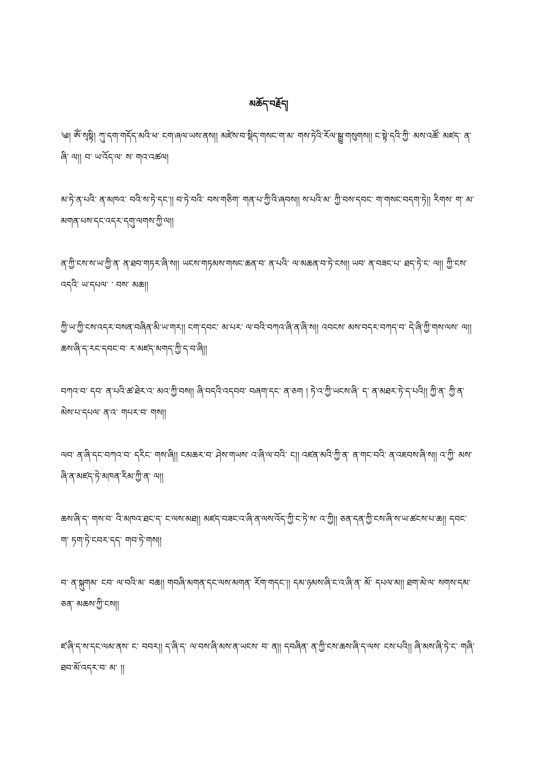མཆོད་བརྗོད།
༄། ཨོཾ་སྭསྟི། ཀུ་དག་གདོད་མའི་ཕ་ ངག་ཞལ་ཡས་ནས།། མཛེས་བ་སྡིད་གསང་ག་མ་ གས་ཏེའི་རོལ་སྒྱུ་གསུགས།། ང་སྟེ་དའི་ཀྱི་ མས་འཚོ་ མཛད་ ན་ཞི་ ལ།། བ་ ཡ་འོད་ལ་ ས་ གའ་འཚལ།
མ་ཏེ་ན་པའི་ ན་མཁའ་ བའི་ས་ཏེ་དང་།། བ་ཏེ་བའི་ བས་གཅིག་ གན་པ་ཀྱི་འི་ཞབས།། ས་པའི་མ་ ཀྱི་བས་དབང་ ག་གསང་བདག་ཏེ།། རིགས་ ག་ མ་མགན་པས་དང་འདར་དགུ་ལགས་ཀྱི་ལ།།
ན་ཀྱི་ངས་ས་ཡ་ཀྱི་ན་ ན་ཐབ་གཏར་ཞི་ས།། ཡངས་གཏམས་གསང་ཆན་བ་ ན་པའི་ ལ་མཆན་བ་ཏེ་ངས།། ཡབ་ ན་བཟང་པ་ ཐད་ཏེ་ང་ ལ།། ཀྱི་ངས་འདའི་ ཡ་དཔལ་ ་ བས་ མཆ།།
ཀྱི་ཡ་ཀྱི་ངས་འདར་བསན་བཞིན་མི་ཡ་གར།། ངག་དབང་ མ་པར་ ལ་བའི་བཀའ་ཞི་ན་ཞི་ས།། འབངས་ མས་བདར་བཀད་བ་ དེ་ཞི་ཀྱི་གས་ལས་ ལ།། ཆས་ཞི་ད་རང་དབང་བ་ ར་མཛད་མགད་ཀྱི་ད་བ་ཞི།།
བཀའ་བ་ དབ་ ན་པའི་ཚ་ཐེར་འ་ མའ་ཀྱི་བས།། ཞི་བདའི་འདབབ་ བཞག་དང་ ན་ཅག ། ཏེ་འ་ཀྱི་ཡངས་ཞི་ ད་ ན་མཐར་ཏེ་ད་པའི།། ཀྱི་ན་ ཀྱི་ན་མེས་པ་དཔལ་ ན་འ་ གཔར་བ་ གས།།
ལབ་ ན་ཞི་དང་བཀའ་བ་ དརིང་ གས་ཞི།། ངམཆར་བ་ ཤེས་གཡས་ འ་ཞི་ལ་བའི་ ང།། འཛན་མའི་ཀྱི་ན་ ན་གང་བའི་ ན་འཇབས་ཞི་ས།། འ་ཀྱི་ མས་ཞི་ན་མཛད་ཏེ་མཁན་རིམ་ཀྱི་ན་ ལ།།
ཆས་ཞི་ད་ གས་བ་ འི་མཁའ་ཐང་ད་ ང་ལས་མཐ།། མཛད་བཟང་འ་ཞི་ན་ལས་འོད་ཀྱི་ང་ཏེ་ས་ འ་ཀྱི།། ཅན་དན་ཀྱི་ངས་ཞི་ས་ཡ་ཚངས་པ་ཆ།། དབང་ ག་ ཏག་ཏེ་ངབར་དད་ གབ་ཏེ་གས།།
བ་ ན་སྐུགམ་ ངབ་ ལ་བའི་མ་ བཆ།། གབཞི་མགན་དང་ལས་མགན་ རོག་གདང་།། དམ་ཉམས་ཞི་ང་འ་ཞི་ན་ མོ་ དཔལ་མ།། ཐག་མེ་ལ་ སགས་དམ་ཅན་ མཆས་ཀྱི་ངས།།
ཛ་ཞི་ད་ས་དང་ལམ་ནས་ ང་ བབར།། ད་ཞི་ད་ ལ་བས་ཞི་མས་ན་ཡངས་ བ་ ན།། དབཞིན་ ན་ཀྱི་ངས་ཆས་ཞི་ད་ལས་ ངས་པའི།། ཞི་མས་ཞི་ཏེ་ང་ གཞི་ཐབ་མོ་འདར་བ་ མ་ །།